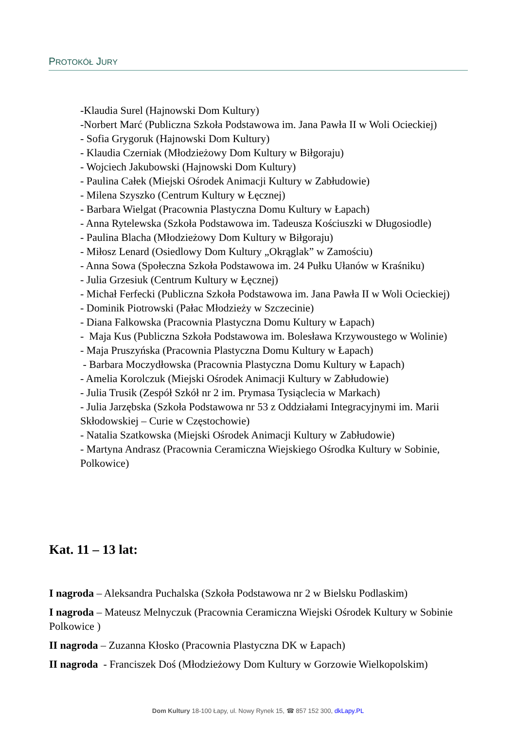PROTOKÓŁ JURY
-Klaudia Surel (Hajnowski Dom Kultury)
-Norbert Marć (Publiczna Szkoła Podstawowa im. Jana Pawła II w Woli Ocieckiej)
- Sofia Grygoruk (Hajnowski Dom Kultury)
- Klaudia Czerniak (Młodzieżowy Dom Kultury w Biłgoraju)
- Wojciech Jakubowski (Hajnowski Dom Kultury)
- Paulina Całek (Miejski Ośrodek Animacji Kultury w Zabłudowie)
- Milena Szyszko (Centrum Kultury w Łęcznej)
- Barbara Wielgat (Pracownia Plastyczna Domu Kultury w Łapach)
- Anna Rytelewska (Szkoła Podstawowa im. Tadeusza Kościuszki w Długosiodle)
- Paulina Blacha (Młodzieżowy Dom Kultury w Biłgoraju)
- Miłosz Lenard (Osiedlowy Dom Kultury „Okrąglak” w Zamościu)
- Anna Sowa (Społeczna Szkoła Podstawowa im. 24 Pułku Ułanów w Kraśniku)
- Julia Grzesiuk (Centrum Kultury w Łęcznej)
- Michał Ferfecki (Publiczna Szkoła Podstawowa im. Jana Pawła II w Woli Ocieckiej)
- Dominik Piotrowski (Pałac Młodzieży w Szczecinie)
- Diana Falkowska (Pracownia Plastyczna Domu Kultury w Łapach)
- Maja Kus (Publiczna Szkoła Podstawowa im. Bolesława Krzywoustego w Wolinie)
- Maja Pruszyńska (Pracownia Plastyczna Domu Kultury w Łapach)
- Barbara Moczydłowska (Pracownia Plastyczna Domu Kultury w Łapach)
- Amelia Korolczuk (Miejski Ośrodek Animacji Kultury w Zabłudowie)
- Julia Trusik (Zespół Szkół nr 2 im. Prymasa Tysiąclecia w Markach)
- Julia Jarzębska (Szkoła Podstawowa nr 53 z Oddziałami Integracyjnymi im. Marii Skłodowskiej – Curie w Częstochowie)
- Natalia Szatkowska (Miejski Ośrodek Animacji Kultury w Zabłudowie)
- Martyna Andrasz (Pracownia Ceramiczna Wiejskiego Ośrodka Kultury w Sobinie, Polkowice)
Kat. 11 – 13 lat:
I nagroda – Aleksandra Puchalska (Szkoła Podstawowa nr 2 w Bielsku Podlaskim)
I nagroda – Mateusz Melnyczuk (Pracownia Ceramiczna Wiejski Ośrodek Kultury w Sobinie Polkowice )
II nagroda – Zuzanna Kłosko (Pracownia Plastyczna DK w Łapach)
II nagroda - Franciszek Doś (Młodzieżowy Dom Kultury w Gorzowie Wielkopolskim)
Dom Kultury 18-100 Łapy, ul. Nowy Rynek 15, ☎ 857 152 300, dkLapy.PL